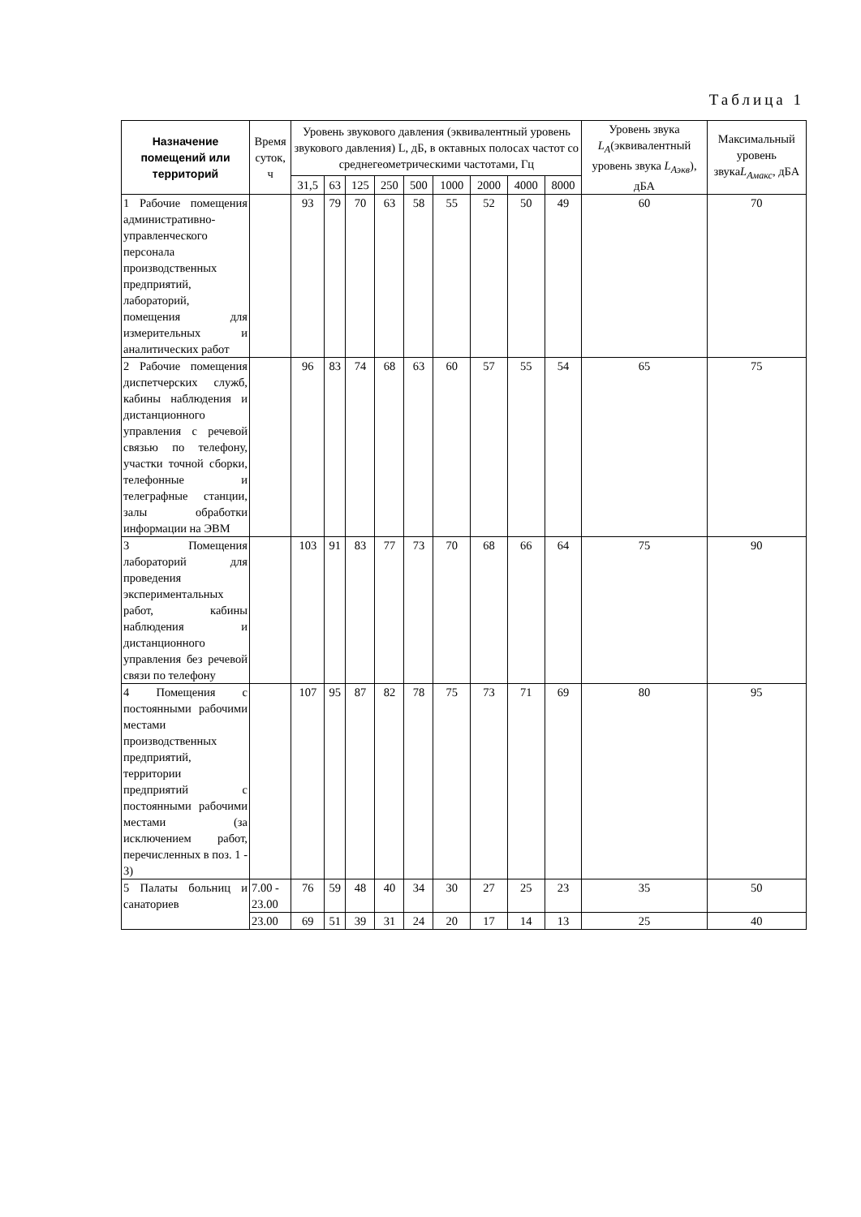Таблица 1
| Назначение помещений или территорий | Время суток, ч | Уровень звукового давления (эквивалентный уровень звукового давления) L, дБ, в октавных полосах частот со среднегеометрическими частотами, Гц | | | | | | | | | Уровень звука L<sub>A</sub> (эквивалентный уровень звука L<sub>Аэкв</sub> ), дБА | Максимальный уровень звука L<sub>Амакс</sub> , дБА |
| --- | --- | --- | --- | --- | --- | --- | --- | --- | --- | --- | --- | --- |
| | | 31,5 | 63 | 125 | 250 | 500 | 1000 | 2000 | 4000 | 8000 | | |
| 1 Рабочие помещения административно-управленческого персонала производственных предприятий, лабораторий, помещения для измерительных и аналитических работ | | 93 | 79 | 70 | 63 | 58 | 55 | 52 | 50 | 49 | 60 | 70 |
| 2 Рабочие помещения диспетчерских служб, кабины наблюдения и дистанционного управления с речевой связью по телефону, участки точной сборки, телефонные и телеграфные станции, залы обработки информации на ЭВМ | | 96 | 83 | 74 | 68 | 63 | 60 | 57 | 55 | 54 | 65 | 75 |
| 3 Помещения лабораторий для проведения экспериментальных работ, кабины наблюдения и дистанционного управления без речевой связи по телефону | | 103 | 91 | 83 | 77 | 73 | 70 | 68 | 66 | 64 | 75 | 90 |
| 4 Помещения с постоянными рабочими местами производственных предприятий, территории предприятий с постоянными рабочими местами (за исключением работ, перечисленных в поз. 1 - 3) | | 107 | 95 | 87 | 82 | 78 | 75 | 73 | 71 | 69 | 80 | 95 |
| 5 Палаты больниц и санаториев | 7.00 - 23.00 | 76 | 59 | 48 | 40 | 34 | 30 | 27 | 25 | 23 | 35 | 50 |
| | 23.00 | 69 | 51 | 39 | 31 | 24 | 20 | 17 | 14 | 13 | 25 | 40 |